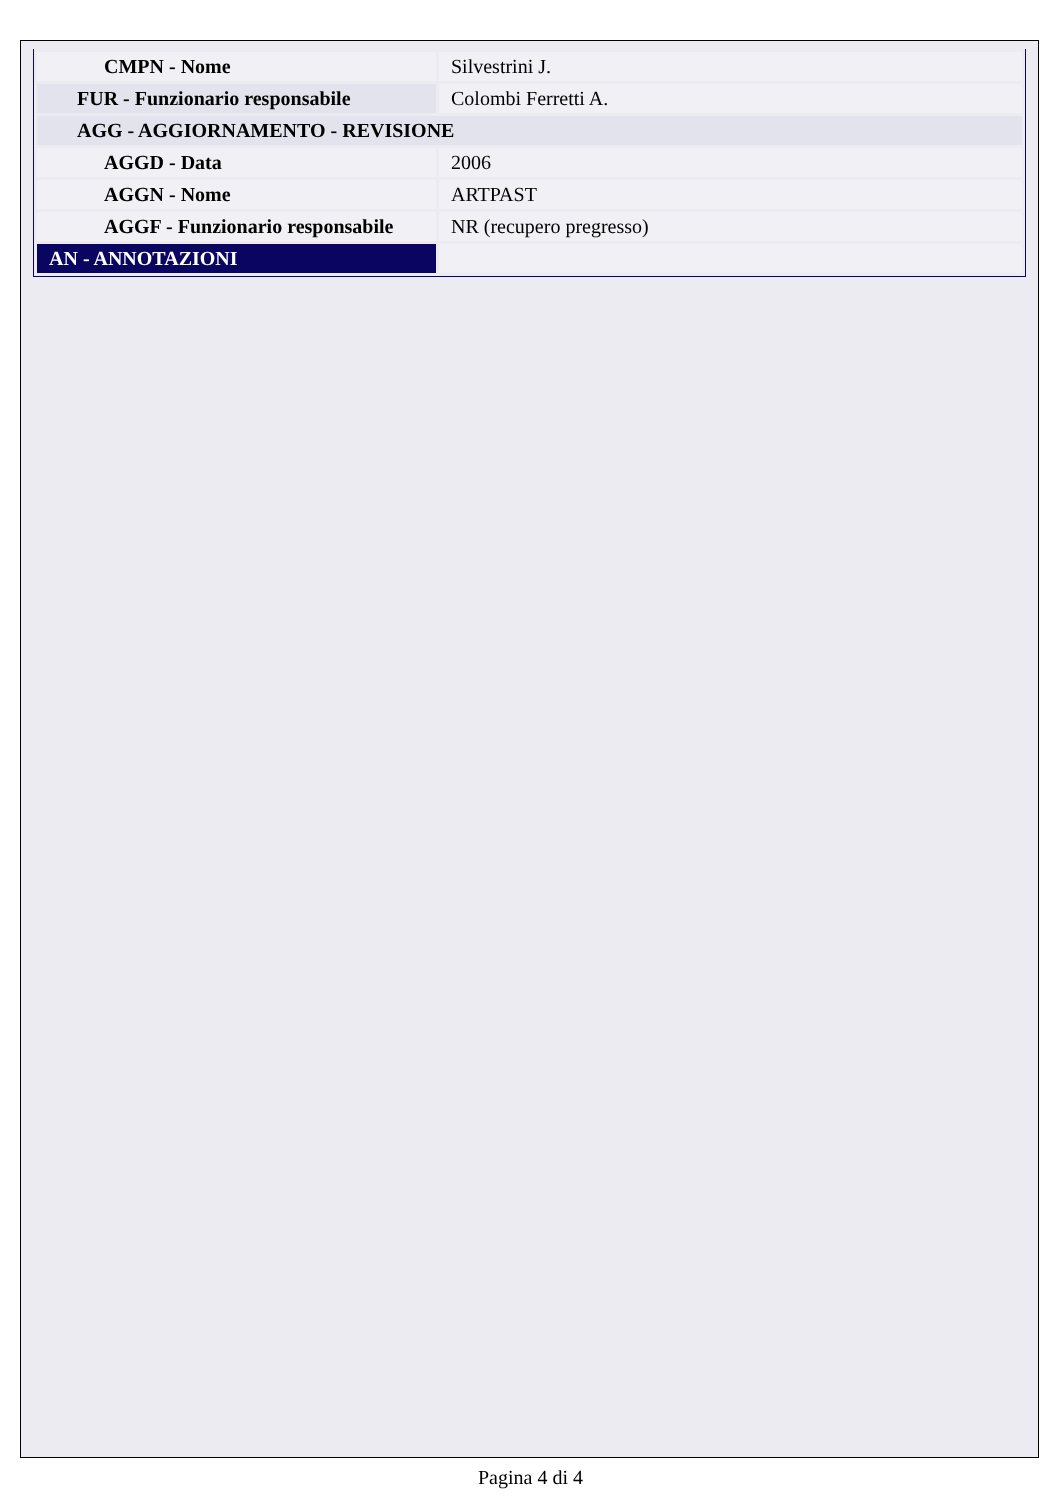| CMPN - Nome | Silvestrini J. |
| FUR - Funzionario responsabile | Colombi Ferretti A. |
| AGG - AGGIORNAMENTO - REVISIONE | |
| AGGD - Data | 2006 |
| AGGN - Nome | ARTPAST |
| AGGF - Funzionario responsabile | NR (recupero pregresso) |
| AN - ANNOTAZIONI | |
Pagina 4 di 4